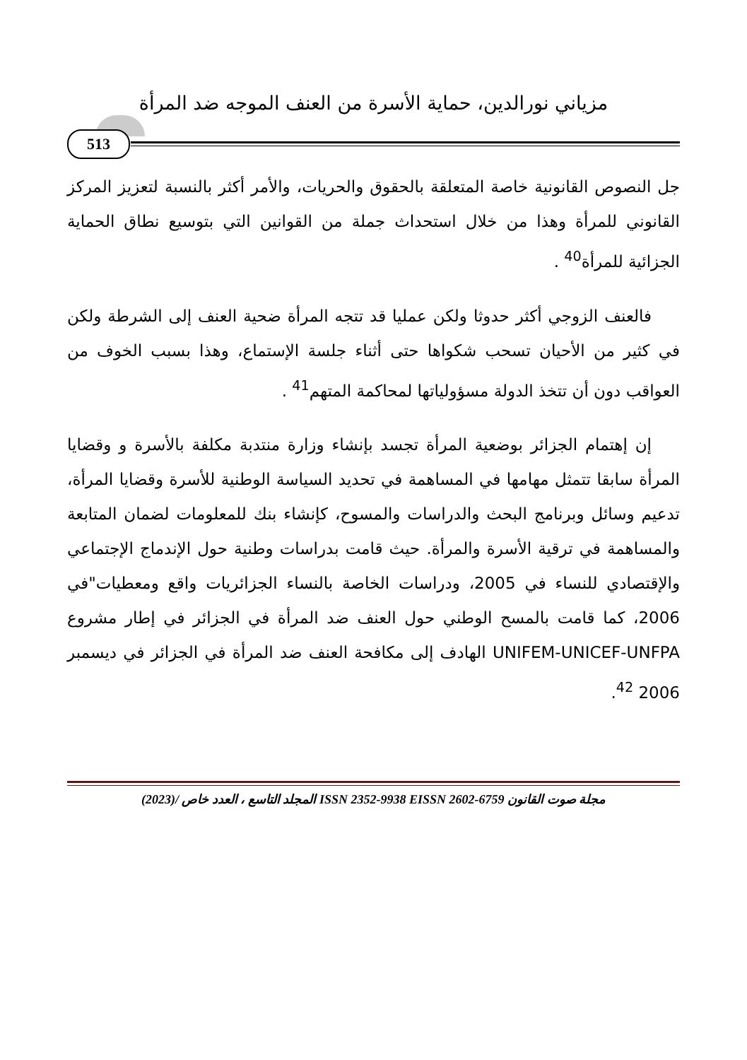مزياني نورالدين، حماية الأسرة من العنف الموجه ضد المرأة
513
جل النصوص القانونية خاصة المتعلقة بالحقوق والحريات، والأمر أكثر بالنسبة لتعزيز المركز القانوني للمرأة وهذا من خلال استحداث جملة من القوانين التي بتوسيع نطاق الحماية الجزائية للمرأة<sup>40</sup> .
فالعنف الزوجي أكثر حدوثا ولكن عمليا قد تتجه المرأة ضحية العنف إلى الشرطة ولكن في كثير من الأحيان تسحب شكواها حتى أثناء جلسة الإستماع، وهذا بسبب الخوف من العواقب دون أن تتخذ الدولة مسؤولياتها لمحاكمة المتهم<sup>41</sup> .
إن إهتمام الجزائر بوضعية المرأة تجسد بإنشاء وزارة منتدبة مكلفة بالأسرة و وقضايا المرأة سابقا تتمثل مهامها في المساهمة في تحديد السياسة الوطنية للأسرة وقضايا المرأة، تدعيم وسائل وبرنامج البحث والدراسات والمسوح، كإنشاء بنك للمعلومات لضمان المتابعة والمساهمة في ترقية الأسرة والمرأة. حيث قامت بدراسات وطنية حول الإندماج الإجتماعي والإقتصادي للنساء في 2005، ودراسات الخاصة بالنساء الجزائريات واقع ومعطيات"في 2006، كما قامت بالمسح الوطني حول العنف ضد المرأة في الجزائر في إطار مشروع UNIFEM-UNICEF-UNFPA الهادف إلى مكافحة العنف ضد المرأة في الجزائر في ديسمبر 2006 <sup>42</sup>.
مجلة صوت القانون EISSN 2602-6759 ISSN 2352-9938 المجلد التاسع ، العدد خاص /(2023)